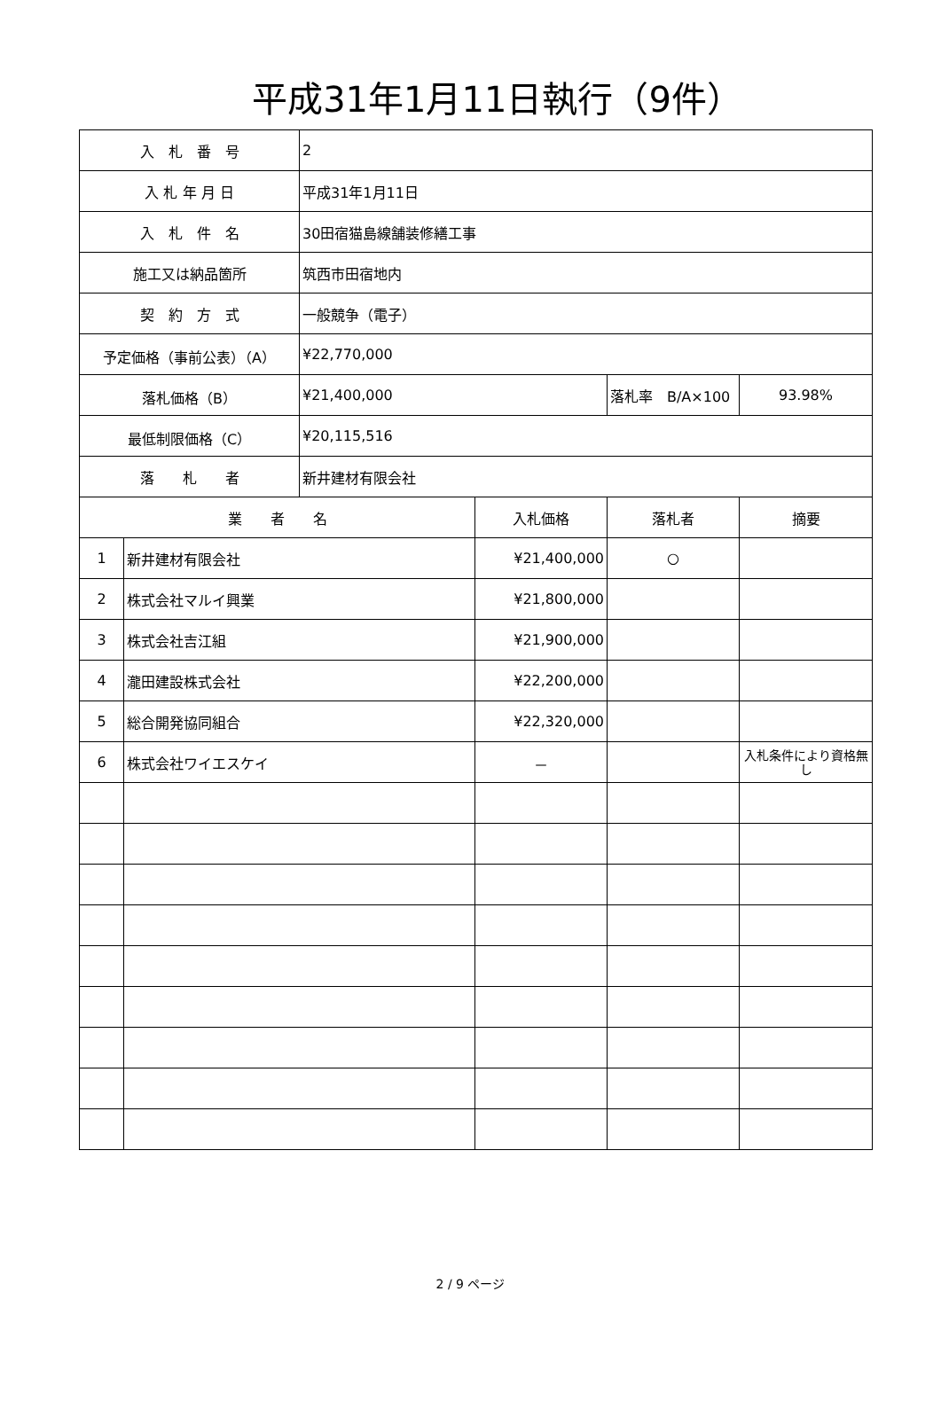平成31年1月11日執行（9件）
| 入 札 番 号 | | 2 | | | |
| 入 札 年 月 日 | | 平成31年1月11日 | | | |
| 入 札 件 名 | | 30田宿猫島線舗装修繕工事 | | | |
| 施工又は納品箇所 | | 筑西市田宿地内 | | | |
| 契 約 方 式 | | 一般競争（電子） | | | |
| 予定価格（事前公表）（A） | | ¥22,770,000 | | | |
| 落札価格（B） | | ¥21,400,000 | | 落札率 B/A×100 | 93.98% |
| 最低制限価格（C） | | ¥20,115,516 | | | |
| 落 札 者 | | 新井建材有限会社 | | | |
| 業 者 名 | | | 入札価格 | 落札者 | 摘要 |
| 1 | 新井建材有限会社 | | ¥21,400,000 | ○ | |
| 2 | 株式会社マルイ興業 | | ¥21,800,000 | | |
| 3 | 株式会社吉江組 | | ¥21,900,000 | | |
| 4 | 瀧田建設株式会社 | | ¥22,200,000 | | |
| 5 | 総合開発協同組合 | | ¥22,320,000 | | |
| 6 | 株式会社ワイエスケイ | | － | | 入札条件により資格無し |
2 / 9 ページ